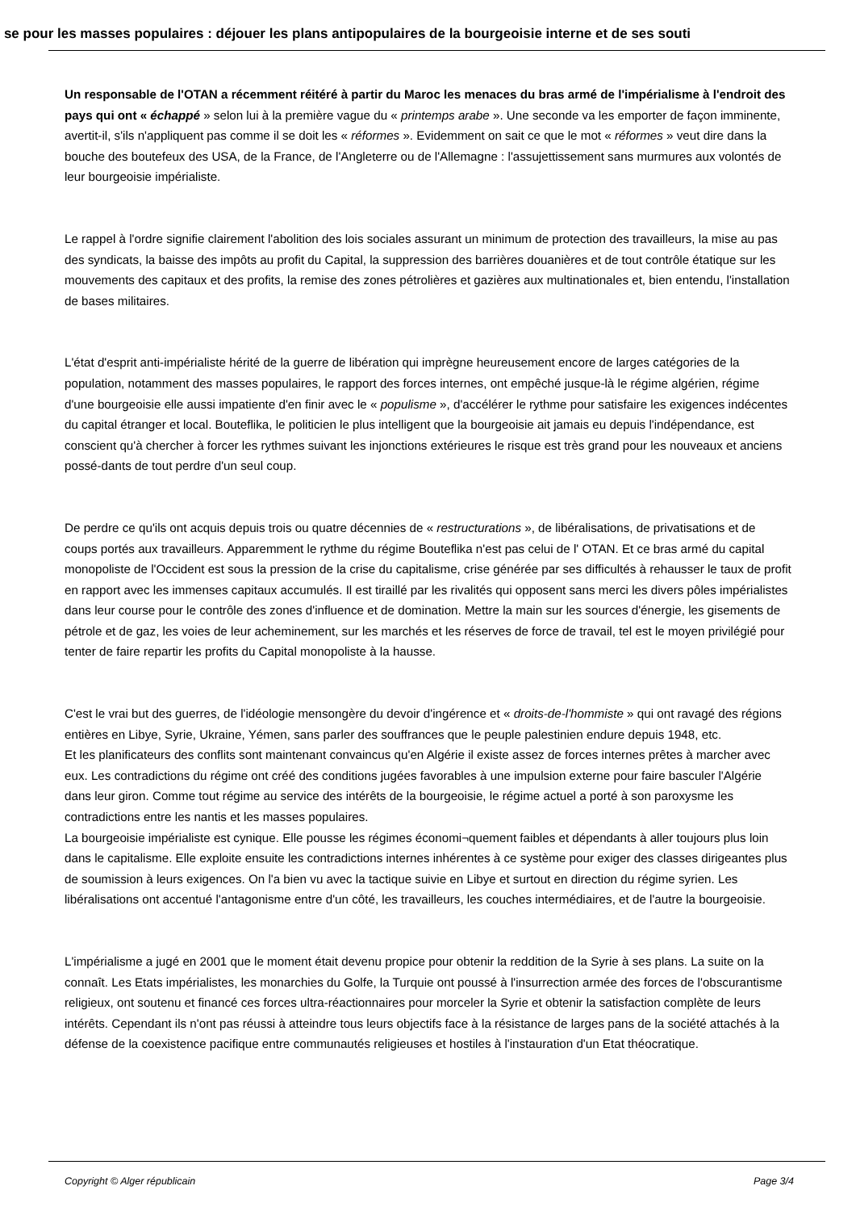se pour les masses populaires : déjouer les plans antipopulaires de la bourgeoisie interne et de ses souti
Un responsable de l'OTAN a récemment réitéré à partir du Maroc les menaces du bras armé de l'impérialisme à l'endroit des pays qui ont « échappé » selon lui à la première vague du « printemps arabe ». Une seconde va les emporter de façon imminente, avertit-il, s'ils n'appliquent pas comme il se doit les « réformes ». Evidemment on sait ce que le mot « réformes » veut dire dans la bouche des boutefeux des USA, de la France, de l'Angleterre ou de l'Allemagne : l'assujettissement sans murmures aux volontés de leur bourgeoisie impérialiste.
Le rappel à l'ordre signifie clairement l'abolition des lois sociales assurant un minimum de protection des travailleurs, la mise au pas des syndicats, la baisse des impôts au profit du Capital, la suppression des barrières douanières et de tout contrôle étatique sur les mouvements des capitaux et des profits, la remise des zones pétrolières et gazières aux multinationales et, bien entendu, l'installation de bases militaires.
L'état d'esprit anti-impérialiste hérité de la guerre de libération qui imprègne heureusement encore de larges catégories de la population, notamment des masses populaires, le rapport des forces internes, ont empêché jusque-là le régime algérien, régime d'une bourgeoisie elle aussi impatiente d'en finir avec le « populisme », d'accélérer le rythme pour satisfaire les exigences indécentes du capital étranger et local. Bouteflika, le politicien le plus intelligent que la bourgeoisie ait jamais eu depuis l'indépendance, est conscient qu'à chercher à forcer les rythmes suivant les injonctions extérieures le risque est très grand pour les nouveaux et anciens possé-dants de tout perdre d'un seul coup.
De perdre ce qu'ils ont acquis depuis trois ou quatre décennies de « restructurations », de libéralisations, de privatisations et de coups portés aux travailleurs. Apparemment le rythme du régime Bouteflika n'est pas celui de l' OTAN. Et ce bras armé du capital monopoliste de l'Occident est sous la pression de la crise du capitalisme, crise générée par ses difficultés à rehausser le taux de profit en rapport avec les immenses capitaux accumulés. Il est tiraillé par les rivalités qui opposent sans merci les divers pôles impérialistes dans leur course pour le contrôle des zones d'influence et de domination. Mettre la main sur les sources d'énergie, les gisements de pétrole et de gaz, les voies de leur acheminement, sur les marchés et les réserves de force de travail, tel est le moyen privilégié pour tenter de faire repartir les profits du Capital monopoliste à la hausse.
C'est le vrai but des guerres, de l'idéologie mensongère du devoir d'ingérence et « droits-de-l'hommiste » qui ont ravagé des régions entières en Libye, Syrie, Ukraine, Yémen, sans parler des souffrances que le peuple palestinien endure depuis 1948, etc.
Et les planificateurs des conflits sont maintenant convaincus qu'en Algérie il existe assez de forces internes prêtes à marcher avec eux. Les contradictions du régime ont créé des conditions jugées favorables à une impulsion externe pour faire basculer l'Algérie dans leur giron. Comme tout régime au service des intérêts de la bourgeoisie, le régime actuel a porté à son paroxysme les contradictions entre les nantis et les masses populaires.
La bourgeoisie impérialiste est cynique. Elle pousse les régimes économi¬quement faibles et dépendants à aller toujours plus loin dans le capitalisme. Elle exploite ensuite les contradictions internes inhérentes à ce système pour exiger des classes dirigeantes plus de soumission à leurs exigences. On l'a bien vu avec la tactique suivie en Libye et surtout en direction du régime syrien. Les libéralisations ont accentué l'antagonisme entre d'un côté, les travailleurs, les couches intermédiaires, et de l'autre la bourgeoisie.
L'impérialisme a jugé en 2001 que le moment était devenu propice pour obtenir la reddition de la Syrie à ses plans. La suite on la connaît. Les Etats impérialistes, les monarchies du Golfe, la Turquie ont poussé à l'insurrection armée des forces de l'obscurantisme religieux, ont soutenu et financé ces forces ultra-réactionnaires pour morceler la Syrie et obtenir la satisfaction complète de leurs intérêts. Cependant ils n'ont pas réussi à atteindre tous leurs objectifs face à la résistance de larges pans de la société attachés à la défense de la coexistence pacifique entre communautés religieuses et hostiles à l'instauration d'un Etat théocratique.
Copyright © Alger républicain Page 3/4